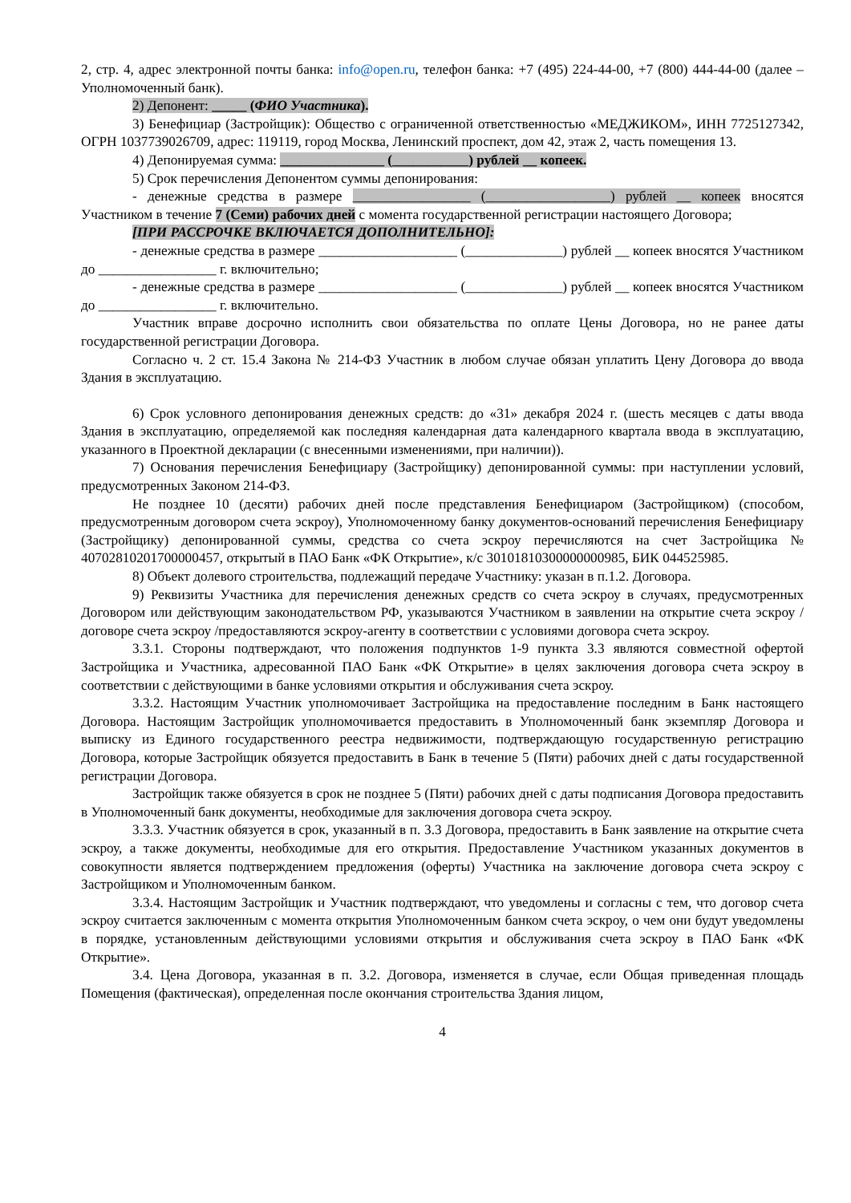2, стр. 4, адрес электронной почты банка: info@open.ru, телефон банка: +7 (495) 224-44-00, +7 (800) 444-44-00 (далее – Уполномоченный банк).
2) Депонент: _____ (ФИО Участника).
3) Бенефициар (Застройщик): Общество с ограниченной ответственностью «МЕДЖИКОМ», ИНН 7725127342, ОГРН 1037739026709, адрес: 119119, город Москва, Ленинский проспект, дом 42, этаж 2, часть помещения 13.
4) Депонируемая сумма: _______________ (___________) рублей __ копеек.
5) Срок перечисления Депонентом суммы депонирования:
- денежные средства в размере _________________ (__________________) рублей __ копеек вносятся Участником в течение 7 (Семи) рабочих дней с момента государственной регистрации настоящего Договора;
[ПРИ РАССРОЧКЕ ВКЛЮЧАЕТСЯ ДОПОЛНИТЕЛЬНО]:
- денежные средства в размере ____________________ (______________) рублей __ копеек вносятся Участником до _________________ г. включительно;
- денежные средства в размере ____________________ (______________) рублей __ копеек вносятся Участником до _________________ г. включительно.
Участник вправе досрочно исполнить свои обязательства по оплате Цены Договора, но не ранее даты государственной регистрации Договора.
Согласно ч. 2 ст. 15.4 Закона № 214-ФЗ Участник в любом случае обязан уплатить Цену Договора до ввода Здания в эксплуатацию.
6) Срок условного депонирования денежных средств: до «31» декабря 2024 г. (шесть месяцев с даты ввода Здания в эксплуатацию, определяемой как последняя календарная дата календарного квартала ввода в эксплуатацию, указанного в Проектной декларации (с внесенными изменениями, при наличии)).
7) Основания перечисления Бенефициару (Застройщику) депонированной суммы: при наступлении условий, предусмотренных Законом 214-ФЗ.
Не позднее 10 (десяти) рабочих дней после представления Бенефициаром (Застройщиком) (способом, предусмотренным договором счета эскроу), Уполномоченному банку документов-оснований перечисления Бенефициару (Застройщику) депонированной суммы, средства со счета эскроу перечисляются на счет Застройщика № 40702810201700000457, открытый в ПАО Банк «ФК Открытие», к/с 30101810300000000985, БИК 044525985.
8) Объект долевого строительства, подлежащий передаче Участнику: указан в п.1.2. Договора.
9) Реквизиты Участника для перечисления денежных средств со счета эскроу в случаях, предусмотренных Договором или действующим законодательством РФ, указываются Участником в заявлении на открытие счета эскроу /договоре счета эскроу /предоставляются эскроу-агенту в соответствии с условиями договора счета эскроу.
3.3.1. Стороны подтверждают, что положения подпунктов 1-9 пункта 3.3 являются совместной офертой Застройщика и Участника, адресованной ПАО Банк «ФК Открытие» в целях заключения договора счета эскроу в соответствии с действующими в банке условиями открытия и обслуживания счета эскроу.
3.3.2. Настоящим Участник уполномочивает Застройщика на предоставление последним в Банк настоящего Договора. Настоящим Застройщик уполномочивается предоставить в Уполномоченный банк экземпляр Договора и выписку из Единого государственного реестра недвижимости, подтверждающую государственную регистрацию Договора, которые Застройщик обязуется предоставить в Банк в течение 5 (Пяти) рабочих дней с даты государственной регистрации Договора.
Застройщик также обязуется в срок не позднее 5 (Пяти) рабочих дней с даты подписания Договора предоставить в Уполномоченный банк документы, необходимые для заключения договора счета эскроу.
3.3.3. Участник обязуется в срок, указанный в п. 3.3 Договора, предоставить в Банк заявление на открытие счета эскроу, а также документы, необходимые для его открытия. Предоставление Участником указанных документов в совокупности является подтверждением предложения (оферты) Участника на заключение договора счета эскроу с Застройщиком и Уполномоченным банком.
3.3.4. Настоящим Застройщик и Участник подтверждают, что уведомлены и согласны с тем, что договор счета эскроу считается заключенным с момента открытия Уполномоченным банком счета эскроу, о чем они будут уведомлены в порядке, установленным действующими условиями открытия и обслуживания счета эскроу в ПАО Банк «ФК Открытие».
3.4. Цена Договора, указанная в п. 3.2. Договора, изменяется в случае, если Общая приведенная площадь Помещения (фактическая), определенная после окончания строительства Здания лицом,
4